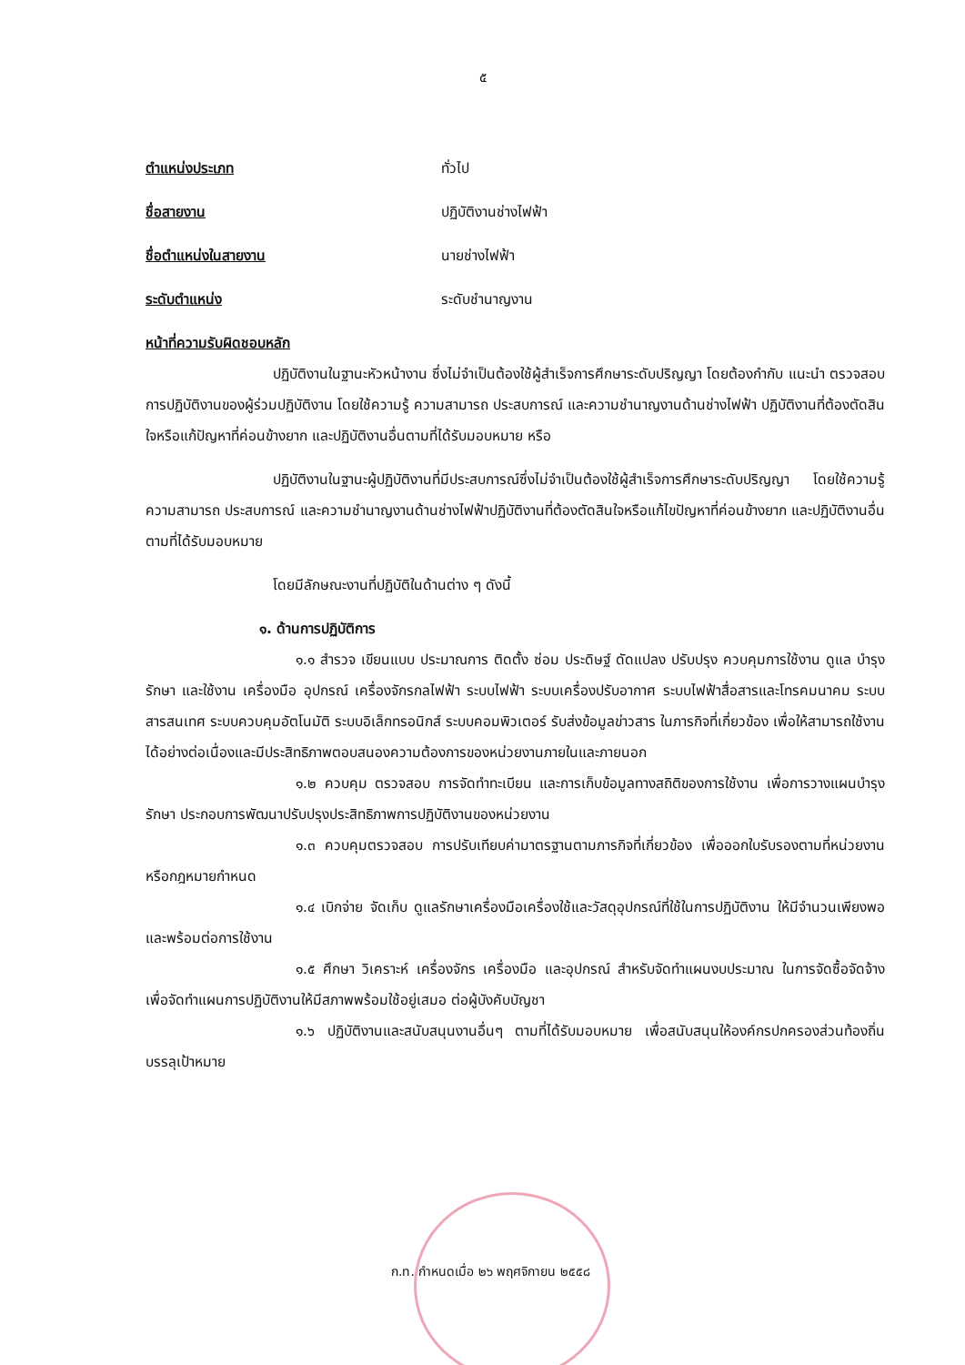๕
ตำแหน่งประเภท ทั่วไป
ชื่อสายงาน ปฏิบัติงานช่างไฟฟ้า
ชื่อตำแหน่งในสายงาน นายช่างไฟฟ้า
ระดับตำแหน่ง ระดับชำนาญงาน
หน้าที่ความรับผิดชอบหลัก
ปฏิบัติงานในฐานะหัวหน้างาน ซึ่งไม่จำเป็นต้องใช้ผู้สำเร็จการศึกษาระดับปริญญา โดยต้องกำกับ แนะนำ ตรวจสอบการปฏิบัติงานของผู้ร่วมปฏิบัติงาน โดยใช้ความรู้ ความสามารถ ประสบการณ์ และความชำนาญงานด้านช่างไฟฟ้า ปฏิบัติงานที่ต้องตัดสินใจหรือแก้ปัญหาที่ค่อนข้างยาก และปฏิบัติงานอื่นตามที่ได้รับมอบหมาย หรือ
ปฏิบัติงานในฐานะผู้ปฏิบัติงานที่มีประสบการณ์ซึ่งไม่จำเป็นต้องใช้ผู้สำเร็จการศึกษาระดับปริญญา โดยใช้ความรู้ ความสามารถ ประสบการณ์ และความชำนาญงานด้านช่างไฟฟ้าปฏิบัติงานที่ต้องตัดสินใจหรือแก้ไขปัญหาที่ค่อนข้างยาก และปฏิบัติงานอื่นตามที่ได้รับมอบหมาย
โดยมีลักษณะงานที่ปฏิบัติในด้านต่าง ๆ ดังนี้
๑. ด้านการปฏิบัติการ
๑.๑ สำรวจ เขียนแบบ ประมาณการ ติดตั้ง ซ่อม ประดิษฐ์ ดัดแปลง ปรับปรุง ควบคุมการใช้งาน ดูแล บำรุงรักษา และใช้งาน เครื่องมือ อุปกรณ์ เครื่องจักรกลไฟฟ้า ระบบไฟฟ้า ระบบเครื่องปรับอากาศ ระบบไฟฟ้าสื่อสารและโทรคมนาคม ระบบสารสนเทศ ระบบควบคุมอัตโนมัติ ระบบอิเล็กทรอนิกส์ ระบบคอมพิวเตอร์ รับส่งข้อมูลข่าวสาร ในภารกิจที่เกี่ยวข้อง เพื่อให้สามารถใช้งานได้อย่างต่อเนื่องและมีประสิทธิภาพตอบสนองความต้องการของหน่วยงานภายในและภายนอก
๑.๒ ควบคุม ตรวจสอบ การจัดทำทะเบียน และการเก็บข้อมูลทางสถิติของการใช้งาน เพื่อการวางแผนบำรุงรักษา ประกอบการพัฒนาปรับปรุงประสิทธิภาพการปฏิบัติงานของหน่วยงาน
๑.๓ ควบคุมตรวจสอบ การปรับเทียบค่ามาตรฐานตามภารกิจที่เกี่ยวข้อง เพื่อออกใบรับรองตามที่หน่วยงาน หรือกฎหมายกำหนด
๑.๔ เบิกจ่าย จัดเก็บ ดูแลรักษาเครื่องมือเครื่องใช้และวัสดุอุปกรณ์ที่ใช้ในการปฏิบัติงาน ให้มีจำนวนเพียงพอและพร้อมต่อการใช้งาน
๑.๕ ศึกษา วิเคราะห์ เครื่องจักร เครื่องมือ และอุปกรณ์ สำหรับจัดทำแผนงบประมาณ ในการจัดซื้อจัดจ้าง เพื่อจัดทำแผนการปฏิบัติงานให้มีสภาพพร้อมใช้อยู่เสมอ ต่อผู้บังคับบัญชา
๑.๖ ปฏิบัติงานและสนับสนุนงานอื่นๆ ตามที่ได้รับมอบหมาย เพื่อสนับสนุนให้องค์กรปกครองส่วนท้องถิ่นบรรลุเป้าหมาย
ก.ท. กำหนดเมื่อ ๒๖ พฤศจิกายน ๒๕๕๘